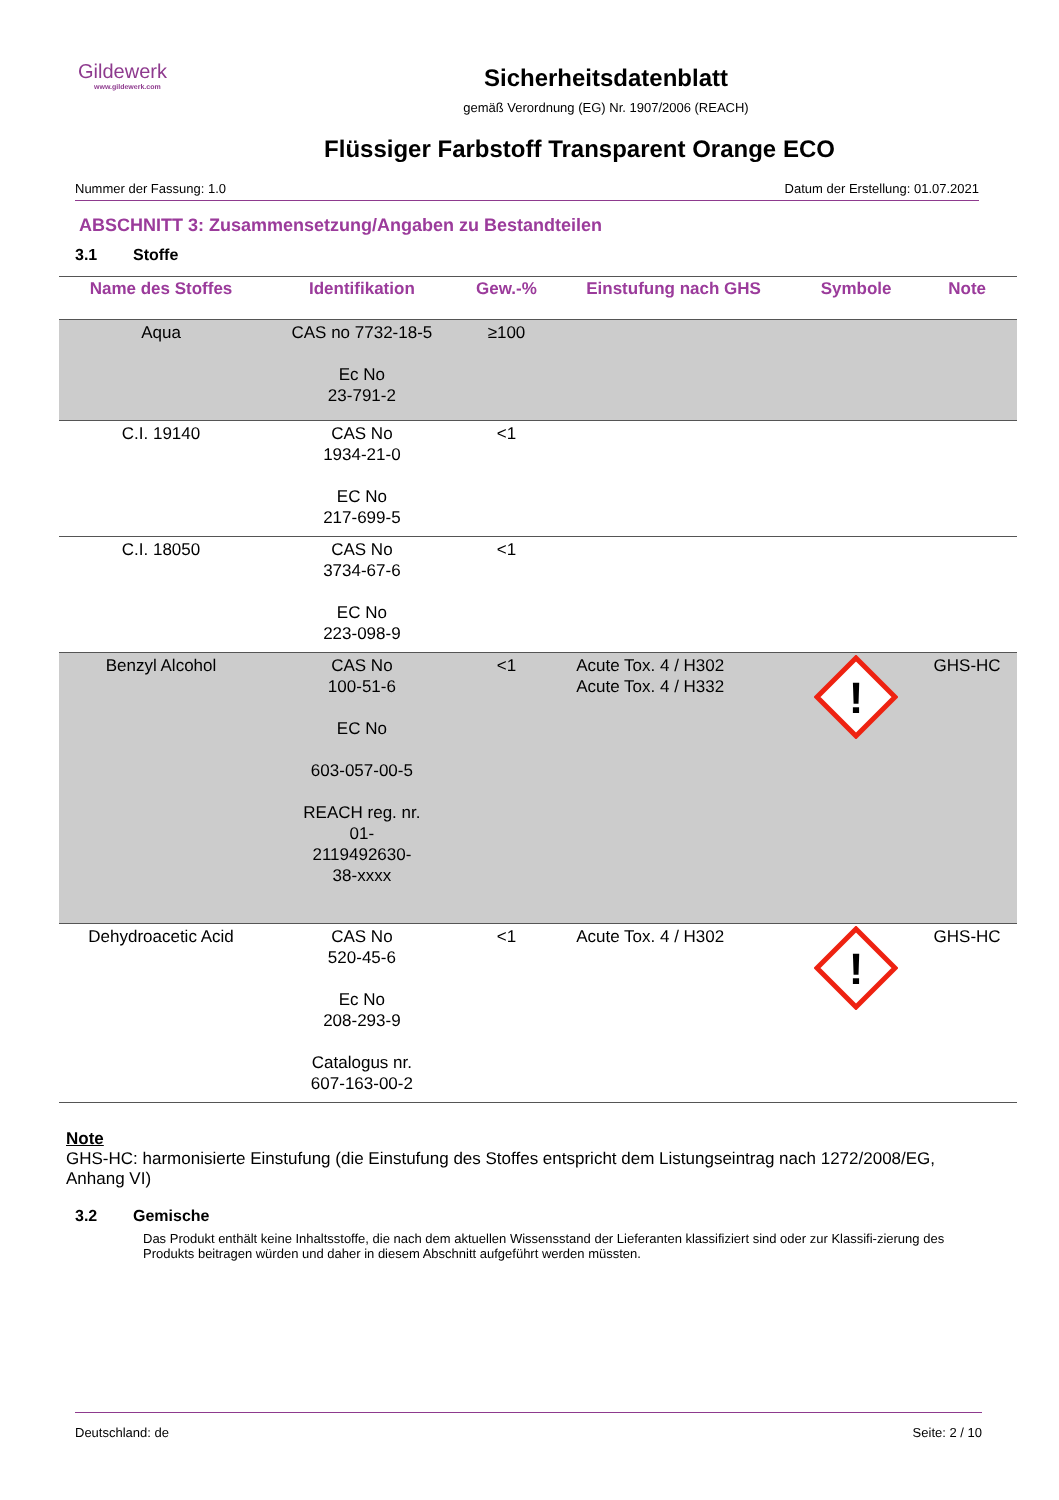Gildewerk
www.gildewerk.com
Sicherheitsdatenblatt
gemäß Verordnung (EG) Nr. 1907/2006 (REACH)
Flüssiger Farbstoff Transparent Orange ECO
Nummer der Fassung: 1.0 Datum der Erstellung: 01.07.2021
ABSCHNITT 3: Zusammensetzung/Angaben zu Bestandteilen
3.1 Stoffe
| Name des Stoffes | Identifikation | Gew.-% | Einstufung nach GHS | Symbole | Note |
| --- | --- | --- | --- | --- | --- |
| Aqua | CAS no 7732-18-5 Ec No 23-791-2 | ≥100 | | | |
| C.I. 19140 | CAS No 1934-21-0 EC No 217-699-5 | <1 | | | |
| C.I. 18050 | CAS No 3734-67-6 EC No 223-098-9 | <1 | | | |
| Benzyl Alcohol | CAS No 100-51-6 EC No 603-057-00-5 REACH reg. nr. 01- 2119492630- 38-xxxx | <1 | Acute Tox. 4 / H302 Acute Tox. 4 / H332 | ! | GHS-HC |
| Dehydroacetic Acid | CAS No 520-45-6 Ec No 208-293-9 Catalogus nr. 607-163-00-2 | <1 | Acute Tox. 4 / H302 | ! | GHS-HC |
Note
GHS-HC: harmonisierte Einstufung (die Einstufung des Stoffes entspricht dem Listungseintrag nach 1272/2008/EG, Anhang VI)
3.2 Gemische
Das Produkt enthält keine Inhaltsstoffe, die nach dem aktuellen Wissensstand der Lieferanten klassifiziert sind oder zur Klassifi-zierung des Produkts beitragen würden und daher in diesem Abschnitt aufgeführt werden müssten.
Deutschland: de Seite: 2 / 10